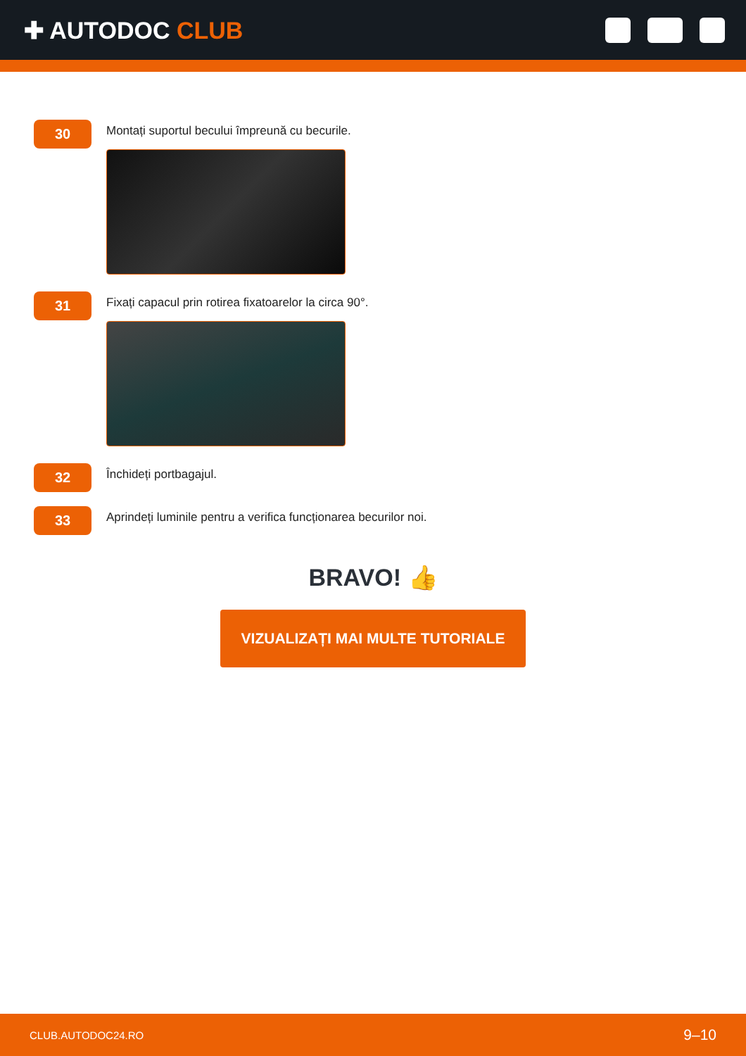✚ AUTODOC CLUB
30
Montați suportul becului împreună cu becurile.
31
Fixați capacul prin rotirea fixatoarelor la circa 90°.
32
Închideți portbagajul.
33
Aprindeți luminile pentru a verifica funcționarea becurilor noi.
BRAVO! 👍
VIZUALIZAȚI MAI MULTE TUTORIALE
CLUB.AUTODOC24.RO 9–10